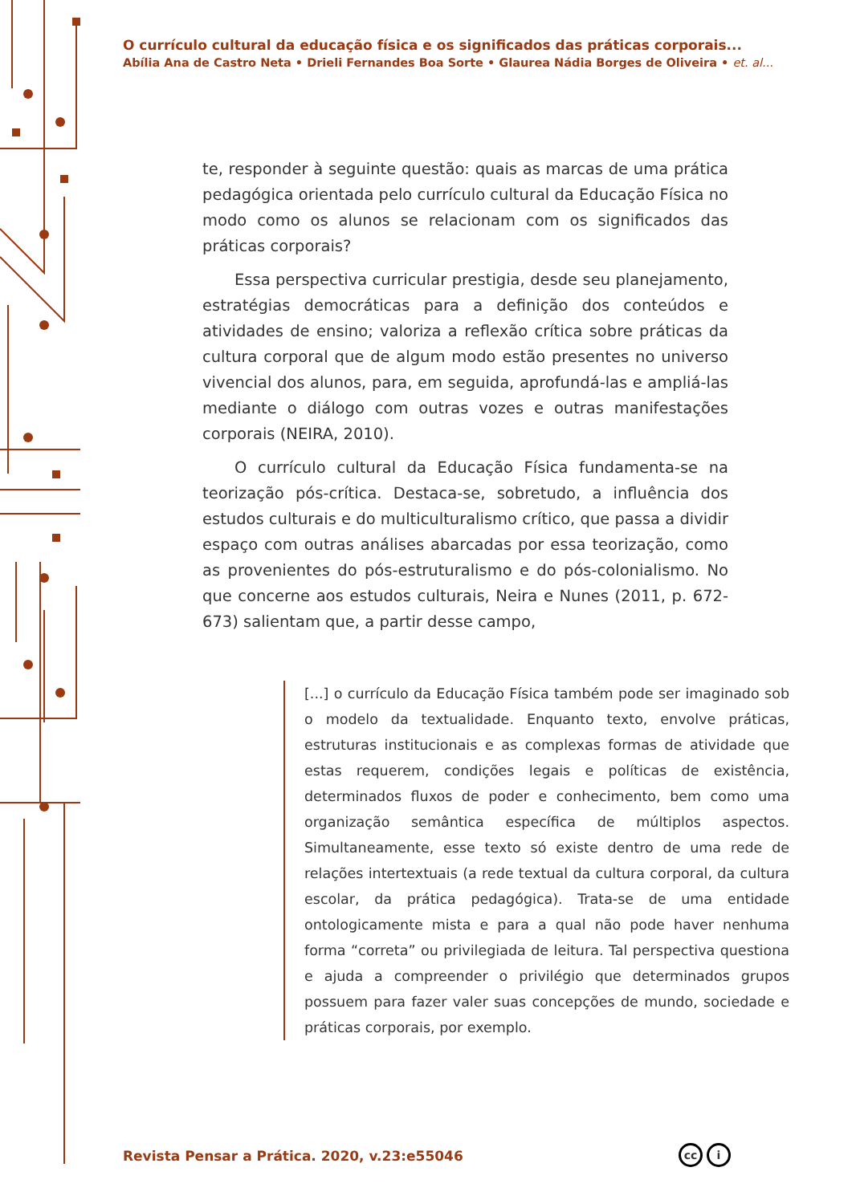O currículo cultural da educação física e os significados das práticas corporais...
Abília Ana de Castro Neta • Drieli Fernandes Boa Sorte • Glaurea Nádia Borges de Oliveira • et. al...
te, responder à seguinte questão: quais as marcas de uma prática pedagógica orientada pelo currículo cultural da Educação Física no modo como os alunos se relacionam com os significados das práticas corporais?
Essa perspectiva curricular prestigia, desde seu planejamento, estratégias democráticas para a definição dos conteúdos e atividades de ensino; valoriza a reflexão crítica sobre práticas da cultura corporal que de algum modo estão presentes no universo vivencial dos alunos, para, em seguida, aprofundá-las e ampliá-las mediante o diálogo com outras vozes e outras manifestações corporais (NEIRA, 2010).
O currículo cultural da Educação Física fundamenta-se na teorização pós-crítica. Destaca-se, sobretudo, a influência dos estudos culturais e do multiculturalismo crítico, que passa a dividir espaço com outras análises abarcadas por essa teorização, como as provenientes do pós-estruturalismo e do pós-colonialismo. No que concerne aos estudos culturais, Neira e Nunes (2011, p. 672-673) salientam que, a partir desse campo,
[...] o currículo da Educação Física também pode ser imaginado sob o modelo da textualidade. Enquanto texto, envolve práticas, estruturas institucionais e as complexas formas de atividade que estas requerem, condições legais e políticas de existência, determinados fluxos de poder e conhecimento, bem como uma organização semântica específica de múltiplos aspectos. Simultaneamente, esse texto só existe dentro de uma rede de relações intertextuais (a rede textual da cultura corporal, da cultura escolar, da prática pedagógica). Trata-se de uma entidade ontologicamente mista e para a qual não pode haver nenhuma forma “correta” ou privilegiada de leitura. Tal perspectiva questiona e ajuda a compreender o privilégio que determinados grupos possuem para fazer valer suas concepções de mundo, sociedade e práticas corporais, por exemplo.
Revista Pensar a Prática. 2020, v.23:e55046
cc i